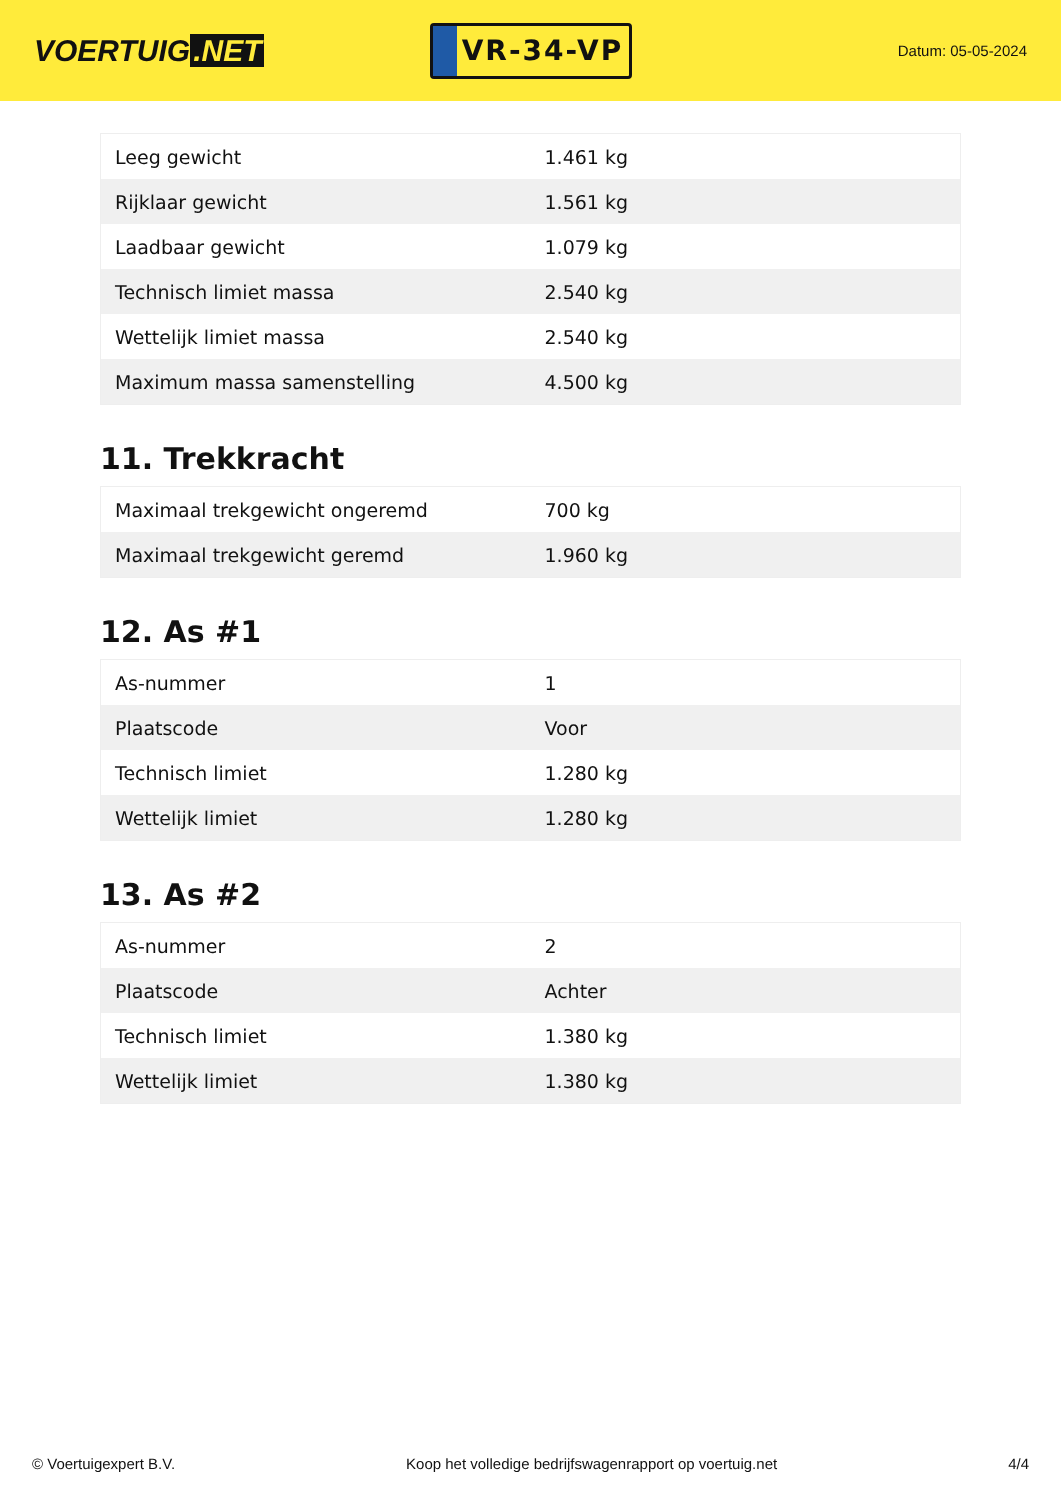VOERTUIG.NET
VR-34-VP
Datum: 05-05-2024
| Leeg gewicht | 1.461 kg |
| Rijklaar gewicht | 1.561 kg |
| Laadbaar gewicht | 1.079 kg |
| Technisch limiet massa | 2.540 kg |
| Wettelijk limiet massa | 2.540 kg |
| Maximum massa samenstelling | 4.500 kg |
11. Trekkracht
| Maximaal trekgewicht ongeremd | 700 kg |
| Maximaal trekgewicht geremd | 1.960 kg |
12. As #1
| As-nummer | 1 |
| Plaatscode | Voor |
| Technisch limiet | 1.280 kg |
| Wettelijk limiet | 1.280 kg |
13. As #2
| As-nummer | 2 |
| Plaatscode | Achter |
| Technisch limiet | 1.380 kg |
| Wettelijk limiet | 1.380 kg |
© Voertuigexpert B.V. Koop het volledige bedrijfswagenrapport op voertuig.net 4/4